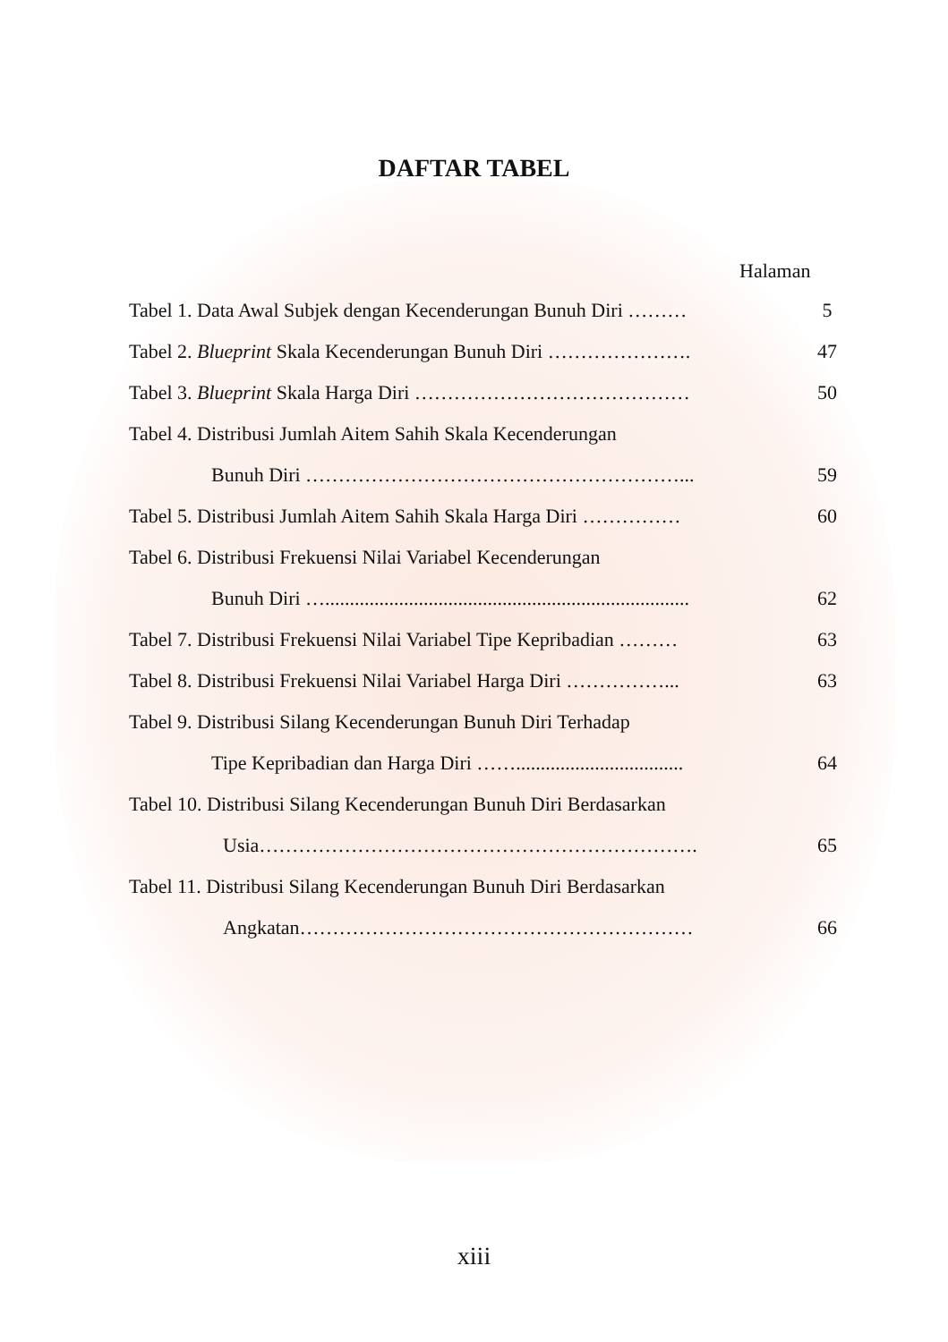DAFTAR TABEL
Halaman
Tabel 1. Data Awal Subjek dengan Kecenderungan Bunuh Diri ……… 5
Tabel 2. Blueprint Skala Kecenderungan Bunuh Diri …………………. 47
Tabel 3. Blueprint Skala Harga Diri …………………………………… 50
Tabel 4. Distribusi Jumlah Aitem Sahih Skala Kecenderungan
Bunuh Diri …………………………………………………... 59
Tabel 5. Distribusi Jumlah Aitem Sahih Skala Harga Diri …………… 60
Tabel 6. Distribusi Frekuensi Nilai Variabel Kecenderungan
Bunuh Diri ….......................................................................... 62
Tabel 7. Distribusi Frekuensi Nilai Variabel Tipe Kepribadian ……… 63
Tabel 8. Distribusi Frekuensi Nilai Variabel Harga Diri ……………... 63
Tabel 9. Distribusi Silang Kecenderungan Bunuh Diri Terhadap
Tipe Kepribadian dan Harga Diri …….................................. 64
Tabel 10. Distribusi Silang Kecenderungan Bunuh Diri Berdasarkan
Usia…………………………………………………………. 65
Tabel 11. Distribusi Silang Kecenderungan Bunuh Diri Berdasarkan
Angkatan…………………………………………………… 66
xiii